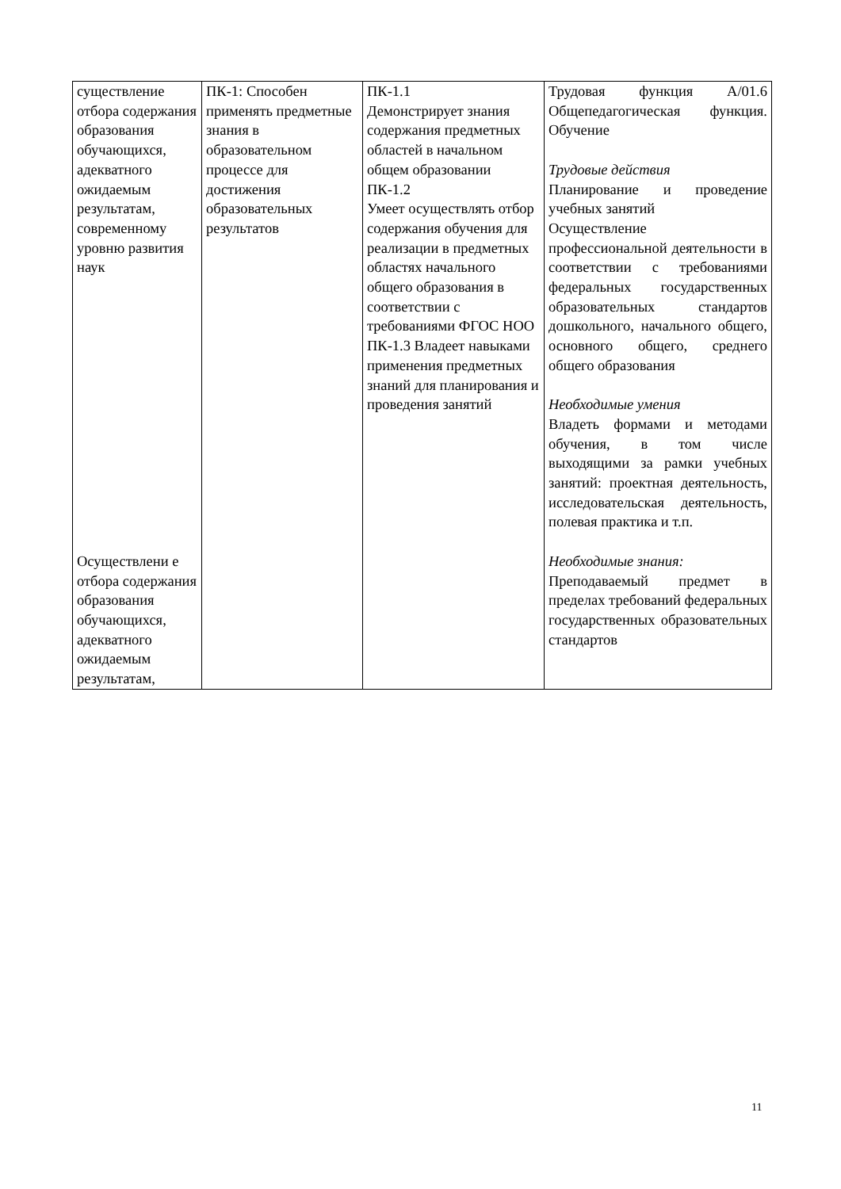| существление отбора содержания образования обучающихся, адекватного ожидаемым результатам, современному уровню развития наук Осуществлени е отбора содержания образования обучающихся, адекватного ожидаемым результатам, | ПК-1: Способен применять предметные знания в образовательном процессе для достижения образовательных результатов | ПК-1.1 Демонстрирует знания содержания предметных областей в начальном общем образовании ПК-1.2 Умеет осуществлять отбор содержания обучения для реализации в предметных областях начального общего образования в соответствии с требованиями ФГОС НОО ПК-1.3 Владеет навыками применения предметных знаний для планирования и проведения занятий | Трудовая функция А/01.6 Общепедагогическая функция. Обучение Трудовые действия Планирование и проведение учебных занятий Осуществление профессиональной деятельности в соответствии с требованиями федеральных государственных образовательных стандартов дошкольного, начального общего, основного общего, среднего общего образования Необходимые умения Владеть формами и методами обучения, в том числе выходящими за рамки учебных занятий: проектная деятельность, исследовательская деятельность, полевая практика и т.п. Необходимые знания: Преподаваемый предмет в пределах требований федеральных государственных образовательных стандартов |
11